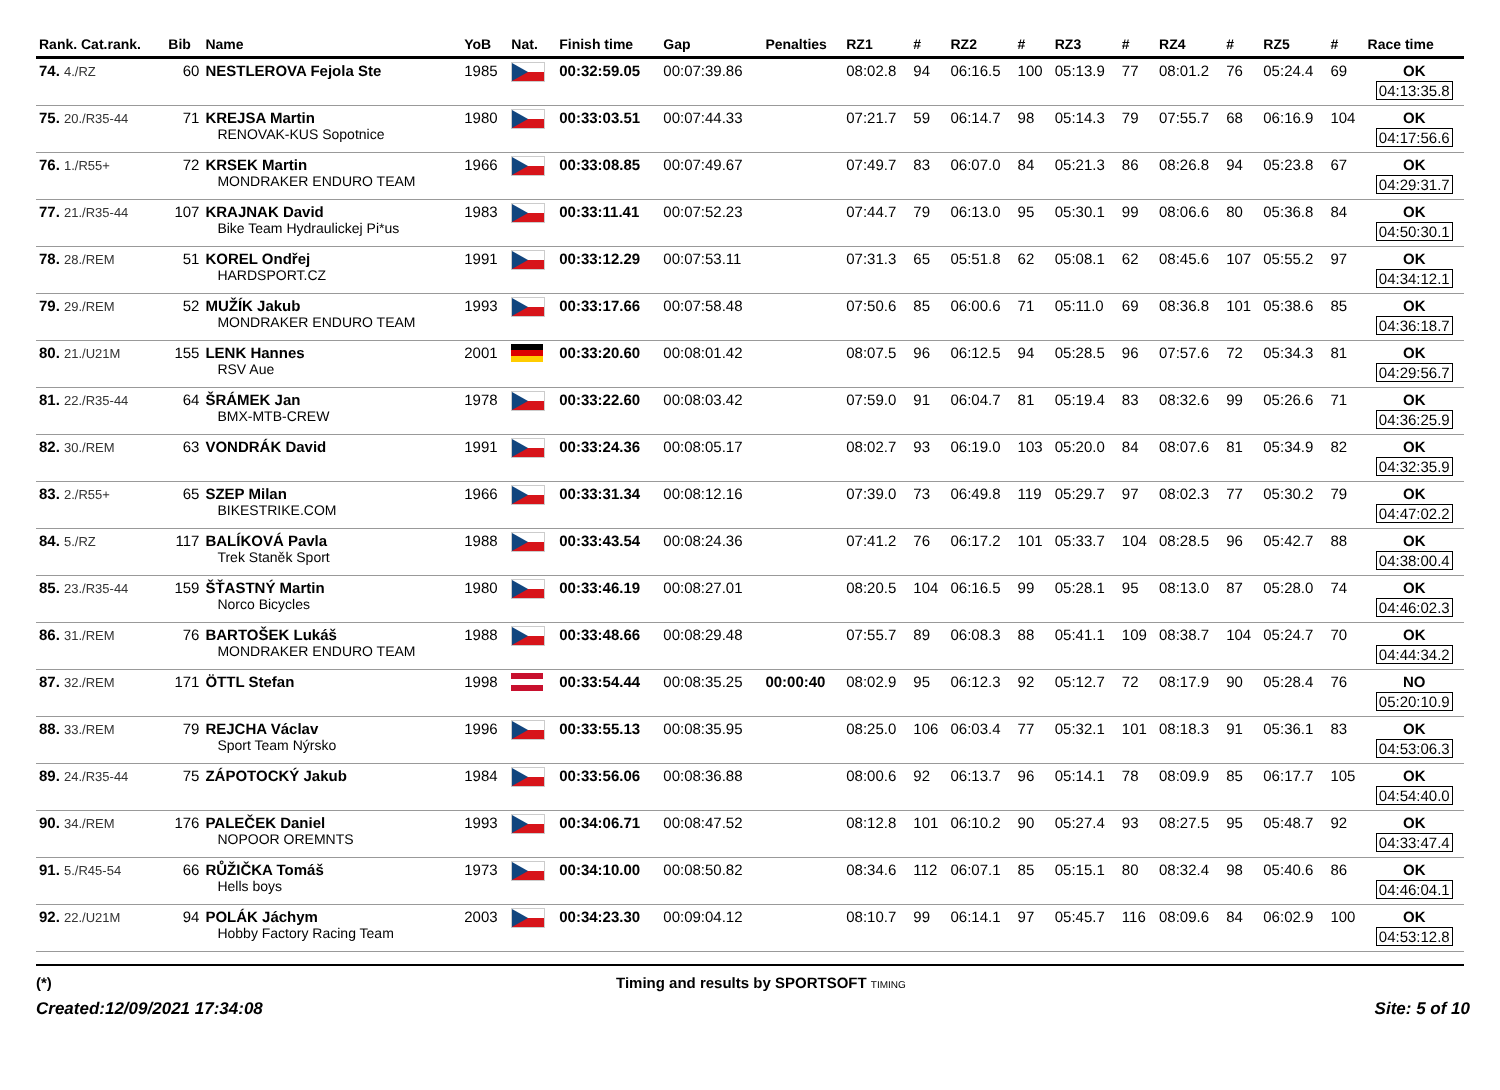| Rank. Cat.rank. | Bib | Name | YoB | Nat. | Finish time | Gap | Penalties | RZ1 | # | RZ2 | # | RZ3 | # | RZ4 | # | RZ5 | # | Race time |
| --- | --- | --- | --- | --- | --- | --- | --- | --- | --- | --- | --- | --- | --- | --- | --- | --- | --- | --- |
| 74. 4./RZ | 60 | NESTLEROVA Fejola Ste | 1985 | | 00:32:59.05 | 00:07:39.86 | | 08:02.8 | 94 | 06:16.5 | 100 | 05:13.9 | 77 | 08:01.2 | 76 | 05:24.4 | 69 | OK 04:13:35.8 |
| 75. 20./R35-44 | 71 | KREJSA Martin RENOVAK-KUS Sopotnice | 1980 | | 00:33:03.51 | 00:07:44.33 | | 07:21.7 | 59 | 06:14.7 | 98 | 05:14.3 | 79 | 07:55.7 | 68 | 06:16.9 | 104 | OK 04:17:56.6 |
| 76. 1./R55+ | 72 | KRSEK Martin MONDRAKER ENDURO TEAM | 1966 | | 00:33:08.85 | 00:07:49.67 | | 07:49.7 | 83 | 06:07.0 | 84 | 05:21.3 | 86 | 08:26.8 | 94 | 05:23.8 | 67 | OK 04:29:31.7 |
| 77. 21./R35-44 | 107 | KRAJNAK David Bike Team Hydraulickej Pi*us | 1983 | | 00:33:11.41 | 00:07:52.23 | | 07:44.7 | 79 | 06:13.0 | 95 | 05:30.1 | 99 | 08:06.6 | 80 | 05:36.8 | 84 | OK 04:50:30.1 |
| 78. 28./REM | 51 | KOREL Ondřej HARDSPORT.CZ | 1991 | | 00:33:12.29 | 00:07:53.11 | | 07:31.3 | 65 | 05:51.8 | 62 | 05:08.1 | 62 | 08:45.6 | 107 | 05:55.2 | 97 | OK 04:34:12.1 |
| 79. 29./REM | 52 | MUŽÍK Jakub MONDRAKER ENDURO TEAM | 1993 | | 00:33:17.66 | 00:07:58.48 | | 07:50.6 | 85 | 06:00.6 | 71 | 05:11.0 | 69 | 08:36.8 | 101 | 05:38.6 | 85 | OK 04:36:18.7 |
| 80. 21./U21M | 155 | LENK Hannes RSV Aue | 2001 | | 00:33:20.60 | 00:08:01.42 | | 08:07.5 | 96 | 06:12.5 | 94 | 05:28.5 | 96 | 07:57.6 | 72 | 05:34.3 | 81 | OK 04:29:56.7 |
| 81. 22./R35-44 | 64 | ŠRÁMEK Jan BMX-MTB-CREW | 1978 | | 00:33:22.60 | 00:08:03.42 | | 07:59.0 | 91 | 06:04.7 | 81 | 05:19.4 | 83 | 08:32.6 | 99 | 05:26.6 | 71 | OK 04:36:25.9 |
| 82. 30./REM | 63 | VONDRÁK David | 1991 | | 00:33:24.36 | 00:08:05.17 | | 08:02.7 | 93 | 06:19.0 | 103 | 05:20.0 | 84 | 08:07.6 | 81 | 05:34.9 | 82 | OK 04:32:35.9 |
| 83. 2./R55+ | 65 | SZEP Milan BIKESTRIKE.COM | 1966 | | 00:33:31.34 | 00:08:12.16 | | 07:39.0 | 73 | 06:49.8 | 119 | 05:29.7 | 97 | 08:02.3 | 77 | 05:30.2 | 79 | OK 04:47:02.2 |
| 84. 5./RZ | 117 | BALÍKOVÁ Pavla Trek Staněk Sport | 1988 | | 00:33:43.54 | 00:08:24.36 | | 07:41.2 | 76 | 06:17.2 | 101 | 05:33.7 | 104 | 08:28.5 | 96 | 05:42.7 | 88 | OK 04:38:00.4 |
| 85. 23./R35-44 | 159 | ŠŤASTNÝ Martin Norco Bicycles | 1980 | | 00:33:46.19 | 00:08:27.01 | | 08:20.5 | 104 | 06:16.5 | 99 | 05:28.1 | 95 | 08:13.0 | 87 | 05:28.0 | 74 | OK 04:46:02.3 |
| 86. 31./REM | 76 | BARTOŠEK Lukáš MONDRAKER ENDURO TEAM | 1988 | | 00:33:48.66 | 00:08:29.48 | | 07:55.7 | 89 | 06:08.3 | 88 | 05:41.1 | 109 | 08:38.7 | 104 | 05:24.7 | 70 | OK 04:44:34.2 |
| 87. 32./REM | 171 | ÖTTL Stefan | 1998 | | 00:33:54.44 | 00:08:35.25 | 00:00:40 | 08:02.9 | 95 | 06:12.3 | 92 | 05:12.7 | 72 | 08:17.9 | 90 | 05:28.4 | 76 | NO 05:20:10.9 |
| 88. 33./REM | 79 | REJCHA Václav Sport Team Nýrsko | 1996 | | 00:33:55.13 | 00:08:35.95 | | 08:25.0 | 106 | 06:03.4 | 77 | 05:32.1 | 101 | 08:18.3 | 91 | 05:36.1 | 83 | OK 04:53:06.3 |
| 89. 24./R35-44 | 75 | ZÁPOTOCKÝ Jakub | 1984 | | 00:33:56.06 | 00:08:36.88 | | 08:00.6 | 92 | 06:13.7 | 96 | 05:14.1 | 78 | 08:09.9 | 85 | 06:17.7 | 105 | OK 04:54:40.0 |
| 90. 34./REM | 176 | PALEČEK Daniel NOPOOR OREMNTS | 1993 | | 00:34:06.71 | 00:08:47.52 | | 08:12.8 | 101 | 06:10.2 | 90 | 05:27.4 | 93 | 08:27.5 | 95 | 05:48.7 | 92 | OK 04:33:47.4 |
| 91. 5./R45-54 | 66 | RŮŽIČKA Tomáš Hells boys | 1973 | | 00:34:10.00 | 00:08:50.82 | | 08:34.6 | 112 | 06:07.1 | 85 | 05:15.1 | 80 | 08:32.4 | 98 | 05:40.6 | 86 | OK 04:46:04.1 |
| 92. 22./U21M | 94 | POLÁK Jáchym Hobby Factory Racing Team | 2003 | | 00:34:23.30 | 00:09:04.12 | | 08:10.7 | 99 | 06:14.1 | 97 | 05:45.7 | 116 | 08:09.6 | 84 | 06:02.9 | 100 | OK 04:53:12.8 |
(*) Timing and results by SPORTSOFT TIMING
Created:12/09/2021 17:34:08 Site: 5 of 10